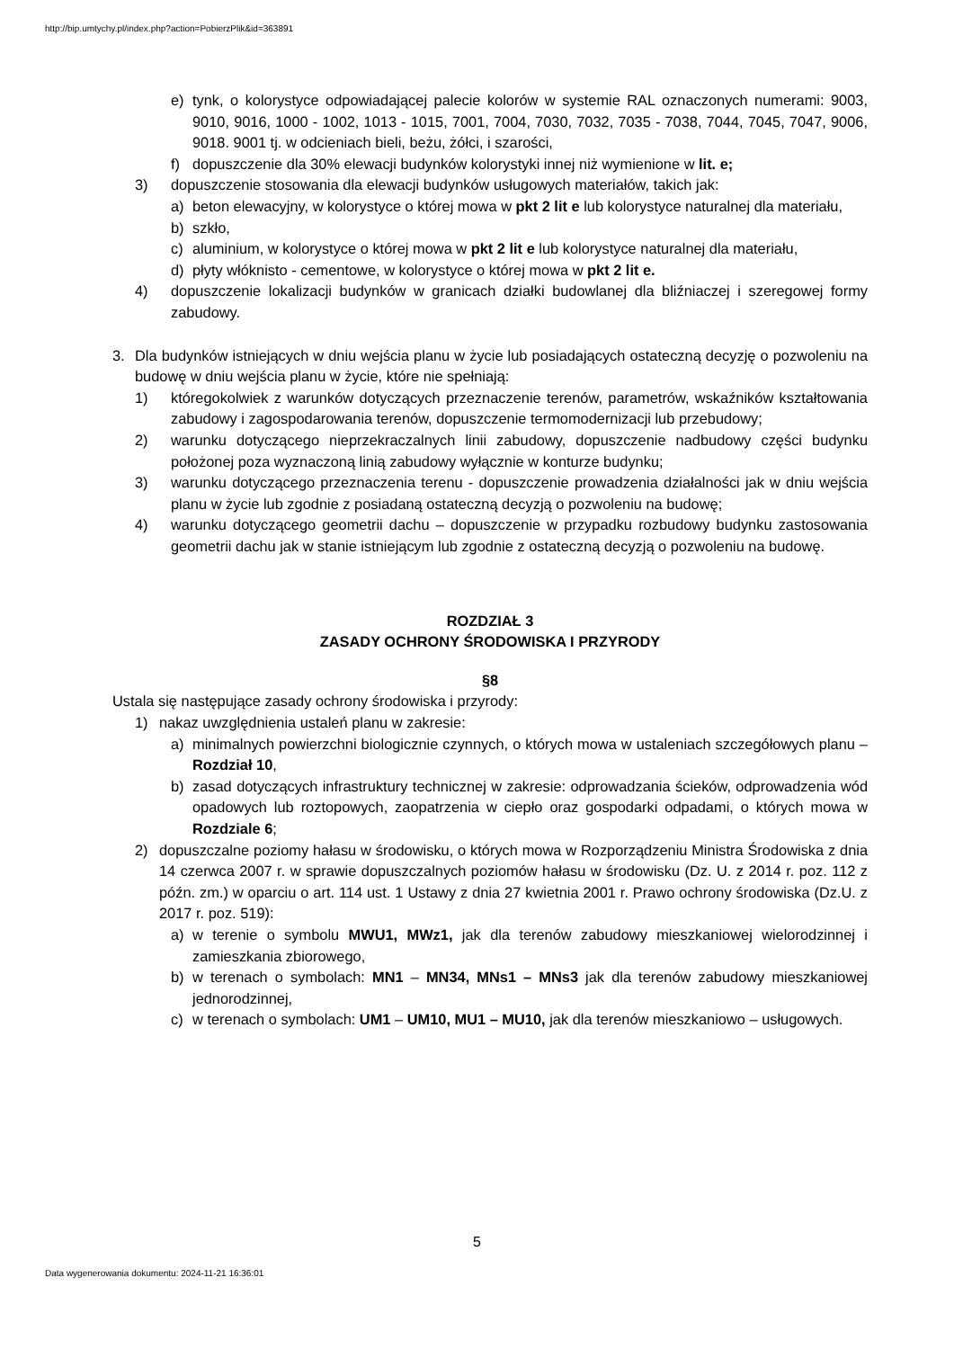http://bip.umtychy.pl/index.php?action=PobierzPlik&id=363891
e) tynk, o kolorystyce odpowiadającej palecie kolorów w systemie RAL oznaczonych numerami: 9003, 9010, 9016, 1000 - 1002, 1013 - 1015, 7001, 7004, 7030, 7032, 7035 - 7038, 7044, 7045, 7047, 9006, 9018. 9001 tj. w odcieniach bieli, beżu, żółci, i szarości,
f) dopuszczenie dla 30% elewacji budynków kolorystyki innej niż wymienione w lit. e;
3) dopuszczenie stosowania dla elewacji budynków usługowych materiałów, takich jak:
a) beton elewacyjny, w kolorystyce o której mowa w pkt 2 lit e lub kolorystyce naturalnej dla materiału,
b) szkło,
c) aluminium, w kolorystyce o której mowa w pkt 2 lit e lub kolorystyce naturalnej dla materiału,
d) płyty włóknisto - cementowe, w kolorystyce o której mowa w pkt 2 lit e.
4) dopuszczenie lokalizacji budynków w granicach działki budowlanej dla bliźniaczej i szeregowej formy zabudowy.
3. Dla budynków istniejących w dniu wejścia planu w życie lub posiadających ostateczną decyzję o pozwoleniu na budowę w dniu wejścia planu w życie, które nie spełniają:
1) któregokolwiek z warunków dotyczących przeznaczenie terenów, parametrów, wskaźników kształtowania zabudowy i zagospodarowania terenów, dopuszczenie termomodernizacji lub przebudowy;
2) warunku dotyczącego nieprzekraczalnych linii zabudowy, dopuszczenie nadbudowy części budynku położonej poza wyznaczoną linią zabudowy wyłącznie w konturze budynku;
3) warunku dotyczącego przeznaczenia terenu - dopuszczenie prowadzenia działalności jak w dniu wejścia planu w życie lub zgodnie z posiadaną ostateczną decyzją o pozwoleniu na budowę;
4) warunku dotyczącego geometrii dachu – dopuszczenie w przypadku rozbudowy budynku zastosowania geometrii dachu jak w stanie istniejącym lub zgodnie z ostateczną decyzją o pozwoleniu na budowę.
ROZDZIAŁ 3
ZASADY OCHRONY ŚRODOWISKA I PRZYRODY
§8
Ustala się następujące zasady ochrony środowiska i przyrody:
1) nakaz uwzględnienia ustaleń planu w zakresie:
a) minimalnych powierzchni biologicznie czynnych, o których mowa w ustaleniach szczegółowych planu – Rozdział 10,
b) zasad dotyczących infrastruktury technicznej w zakresie: odprowadzania ścieków, odprowadzenia wód opadowych lub roztopowych, zaopatrzenia w ciepło oraz gospodarki odpadami, o których mowa w Rozdziale 6;
2) dopuszczalne poziomy hałasu w środowisku, o których mowa w Rozporządzeniu Ministra Środowiska z dnia 14 czerwca 2007 r. w sprawie dopuszczalnych poziomów hałasu w środowisku (Dz. U. z 2014 r. poz. 112 z późn. zm.) w oparciu o art. 114 ust. 1 Ustawy z dnia 27 kwietnia 2001 r. Prawo ochrony środowiska (Dz.U. z 2017 r. poz. 519):
a) w terenie o symbolu MWU1, MWz1, jak dla terenów zabudowy mieszkaniowej wielorodzinnej i zamieszkania zbiorowego,
b) w terenach o symbolach: MN1 – MN34, MNs1 – MNs3 jak dla terenów zabudowy mieszkaniowej jednorodzinnej,
c) w terenach o symbolach: UM1 – UM10, MU1 – MU10, jak dla terenów mieszkaniowo – usługowych.
5
Data wygenerowania dokumentu: 2024-11-21 16:36:01